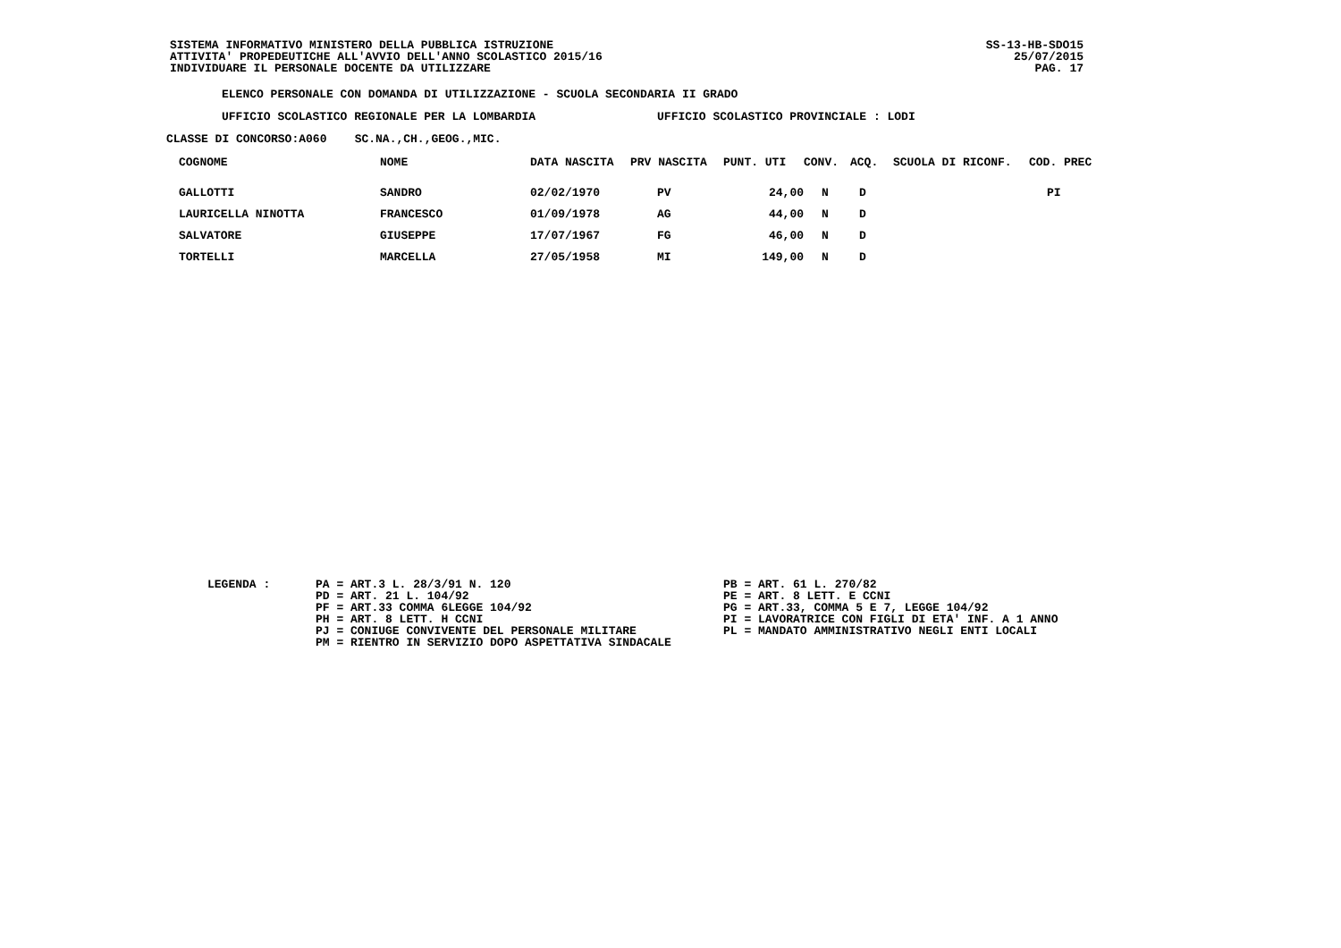SISTEMA INFORMATIVO MINISTERO DELLA PUBBLICA ISTRUZIONE
ATTIVITA' PROPEDEUTICHE ALL'AVVIO DELL'ANNO SCOLASTICO 2015/16
INDIVIDUARE IL PERSONALE DOCENTE DA UTILIZZARE
SS-13-HB-SDO15
25/07/2015
PAG. 17
ELENCO PERSONALE CON DOMANDA DI UTILIZZAZIONE - SCUOLA SECONDARIA II GRADO
UFFICIO SCOLASTICO REGIONALE PER LA LOMBARDIA UFFICIO SCOLASTICO PROVINCIALE : LODI
CLASSE DI CONCORSO:A060 SC.NA.,CH.,GEOG.,MIC.
| COGNOME | NOME | DATA NASCITA | PRV NASCITA | PUNT. UTI | CONV. | ACQ. | SCUOLA DI RICONF. | COD. PREC |
| --- | --- | --- | --- | --- | --- | --- | --- | --- |
| GALLOTTI | SANDRO | 02/02/1970 | PV | 24,00 | N | D | | PI |
| LAURICELLA NINOTTA | FRANCESCO | 01/09/1978 | AG | 44,00 | N | D | | |
| SALVATORE | GIUSEPPE | 17/07/1967 | FG | 46,00 | N | D | | |
| TORTELLI | MARCELLA | 27/05/1958 | MI | 149,00 | N | D | | |
LEGENDA : PA = ART.3 L. 28/3/91 N. 120
PD = ART. 21 L. 104/92
PF = ART.33 COMMA 6LEGGE 104/92
PH = ART. 8 LETT. H CCNI
PJ = CONIUGE CONVIVENTE DEL PERSONALE MILITARE
PM = RIENTRO IN SERVIZIO DOPO ASPETTATIVA SINDACALE
PB = ART. 61 L. 270/82
PE = ART. 8 LETT. E CCNI
PG = ART.33, COMMA 5 E 7, LEGGE 104/92
PI = LAVORATRICE CON FIGLI DI ETA' INF. A 1 ANNO
PL = MANDATO AMMINISTRATIVO NEGLI ENTI LOCALI